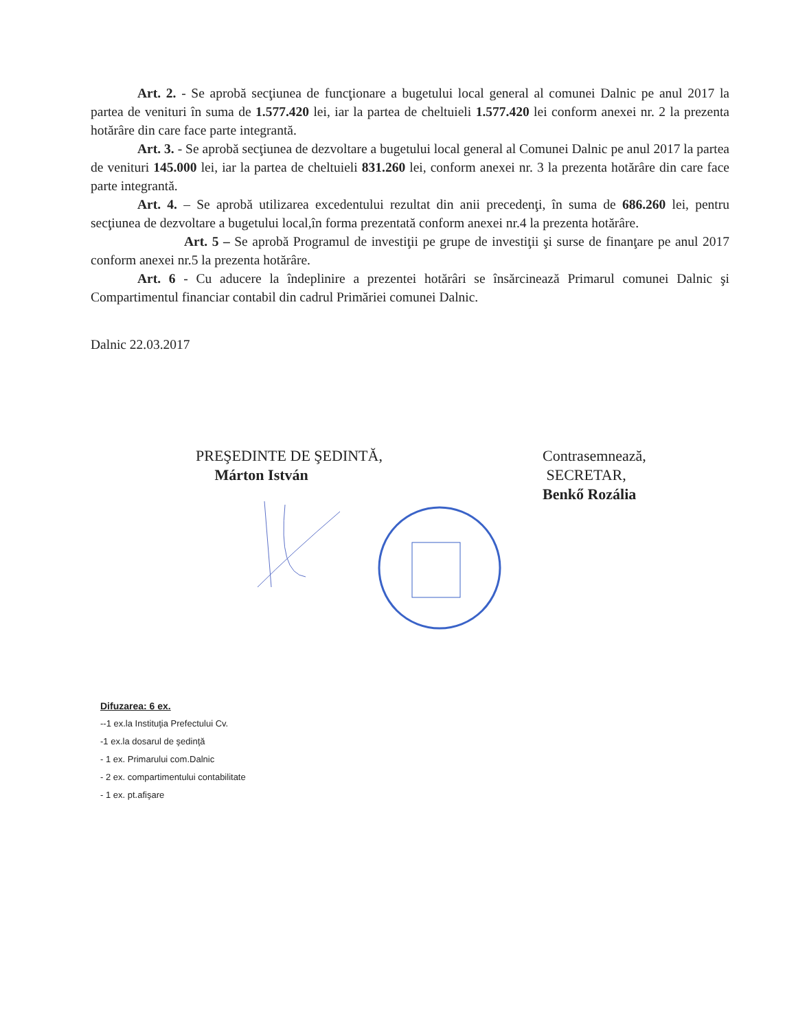Art. 2. - Se aprobă secţiunea de funcţionare a bugetului local general al comunei Dalnic pe anul 2017 la partea de venituri în suma de 1.577.420 lei, iar la partea de cheltuieli 1.577.420 lei conform anexei nr. 2 la prezenta hotărâre din care face parte integrantă.
Art. 3. - Se aprobă secţiunea de dezvoltare a bugetului local general al Comunei Dalnic pe anul 2017 la partea de venituri 145.000 lei, iar la partea de cheltuieli 831.260 lei, conform anexei nr. 3 la prezenta hotărâre din care face parte integrantă.
Art. 4. – Se aprobă utilizarea excedentului rezultat din anii precedenţi, în suma de 686.260 lei, pentru secţiunea de dezvoltare a bugetului local,în forma prezentată conform anexei nr.4 la prezenta hotărâre.
Art. 5 – Se aprobă Programul de investiţii pe grupe de investiţii şi surse de finanţare pe anul 2017 conform anexei nr.5 la prezenta hotărâre.
Art. 6 - Cu aducere la îndeplinire a prezentei hotărâri se însărcinează Primarul comunei Dalnic şi Compartimentul financiar contabil din cadrul Primăriei comunei Dalnic.
Dalnic 22.03.2017
PREŞEDINTE DE ŞEDINTĂ,
Márton István
Contrasemnează,
SECRETAR,
Benkő Rozália
Difuzarea: 6 ex.
--1 ex.la Instituţia Prefectului Cv.
-1 ex.la dosarul de şedinţă
- 1 ex. Primarului com.Dalnic
- 2 ex. compartimentului contabilitate
- 1 ex. pt.afişare